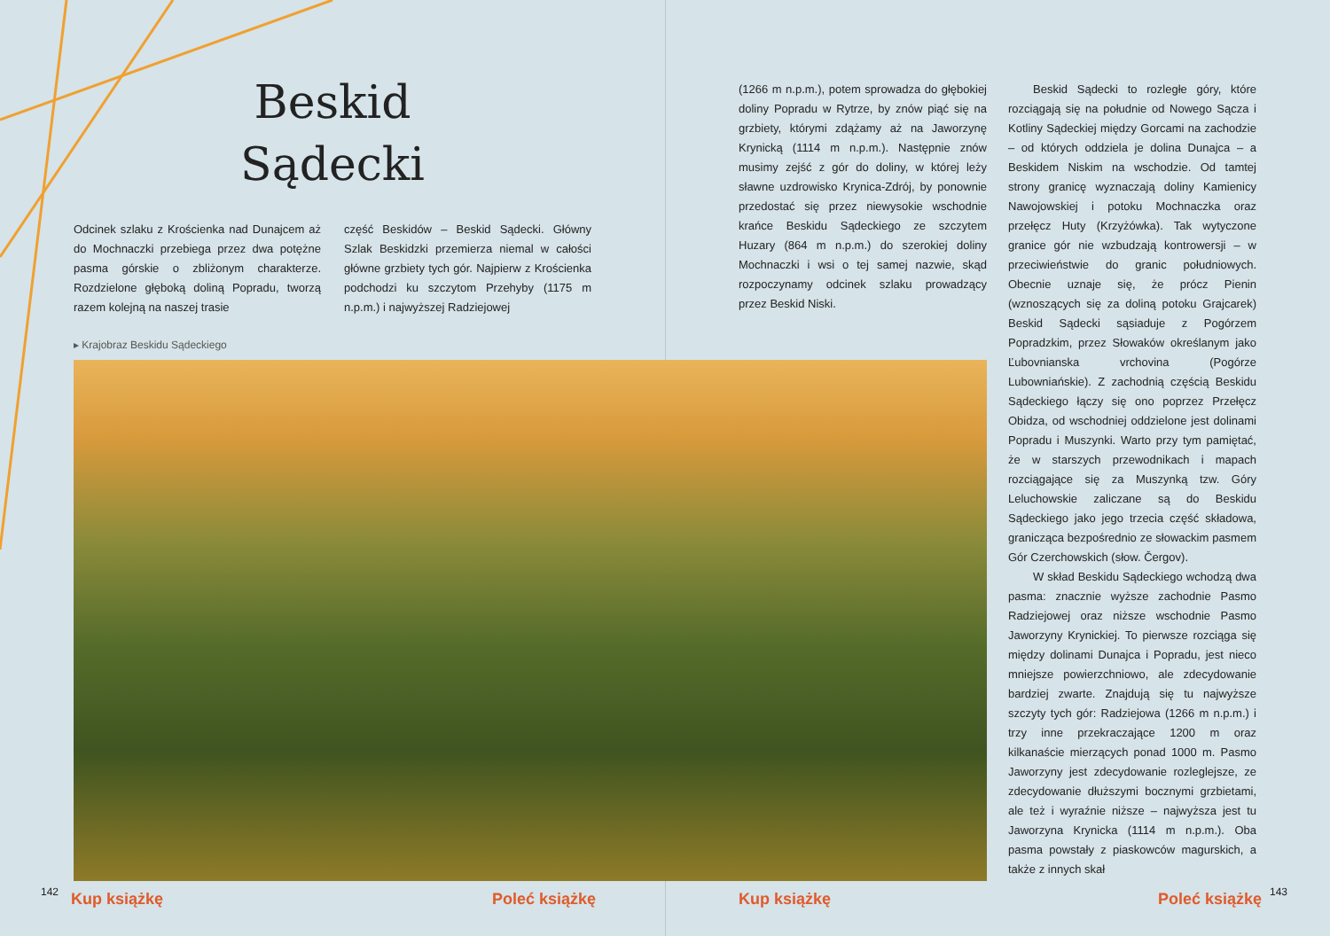Beskid
Sądecki
Odcinek szlaku z Krościenka nad Dunajcem aż do Mochnaczki przebiega przez dwa potężne pasma górskie o zbliżonym charakterze. Rozdzielone głęboką doliną Popradu, tworzą razem kolejną na naszej trasie
część Beskidów – Beskid Sądecki. Główny Szlak Beskidzki przemierza niemal w całości główne grzbiety tych gór. Najpierw z Krościenka podchodzi ku szczytom Przehyby (1175 m n.p.m.) i najwyższej Radziejowej
▸ Krajobraz Beskidu Sądeckiego
(1266 m n.p.m.), potem sprowadza do głębokiej doliny Popradu w Rytrze, by znów piąć się na grzbiety, którymi zdążamy aż na Jaworzynę Krynicką (1114 m n.p.m.). Następnie znów musimy zejść z gór do doliny, w której leży sławne uzdrowisko Krynica-Zdrój, by ponownie przedostać się przez niewysokie wschodnie krańce Beskidu Sądeckiego ze szczytem Huzary (864 m n.p.m.) do szerokiej doliny Mochnaczki i wsi o tej samej nazwie, skąd rozpoczynamy odcinek szlaku prowadzący przez Beskid Niski.
Beskid Sądecki to rozległe góry, które rozciągają się na południe od Nowego Sącza i Kotliny Sądeckiej między Gorcami na zachodzie – od których oddziela je dolina Dunajca – a Beskidem Niskim na wschodzie. Od tamtej strony granicę wyznaczają doliny Kamienicy Nawojowskiej i potoku Mochnaczka oraz przełęcz Huty (Krzyżówka). Tak wytyczone granice gór nie wzbudzają kontrowersji – w przeciwieństwie do granic południowych. Obecnie uznaje się, że prócz Pienin (wznoszących się za doliną potoku Grajcarek) Beskid Sądecki sąsiaduje z Pogórzem Popradzkim, przez Słowaków określanym jako Ľubovnianska vrchovina (Pogórze Lubowniańskie). Z zachodnią częścią Beskidu Sądeckiego łączy się ono poprzez Przełęcz Obidza, od wschodniej oddzielone jest dolinami Popradu i Muszynki. Warto przy tym pamiętać, że w starszych przewodnikach i mapach rozciągające się za Muszynką tzw. Góry Leluchowskie zaliczane są do Beskidu Sądeckiego jako jego trzecia część składowa, granicząca bezpośrednio ze słowackim pasmem Gór Czerchowskich (słow. Čergov).
W skład Beskidu Sądeckiego wchodzą dwa pasma: znacznie wyższe zachodnie Pasmo Radziejowej oraz niższe wschodnie Pasmo Jaworzyny Krynickiej. To pierwsze rozciąga się między dolinami Dunajca i Popradu, jest nieco mniejsze powierzchniowo, ale zdecydowanie bardziej zwarte. Znajdują się tu najwyższe szczyty tych gór: Radziejowa (1266 m n.p.m.) i trzy inne przekraczające 1200 m oraz kilkanaście mierzących ponad 1000 m. Pasmo Jaworzyny jest zdecydowanie rozleglejsze, ze zdecydowanie dłuższymi bocznymi grzbietami, ale też i wyraźnie niższe – najwyższa jest tu Jaworzyna Krynicka (1114 m n.p.m.). Oba pasma powstały z piaskowców magurskich, a także z innych skał
142
Kup książkę Poleć książkę Kup książkę Poleć książkę
143